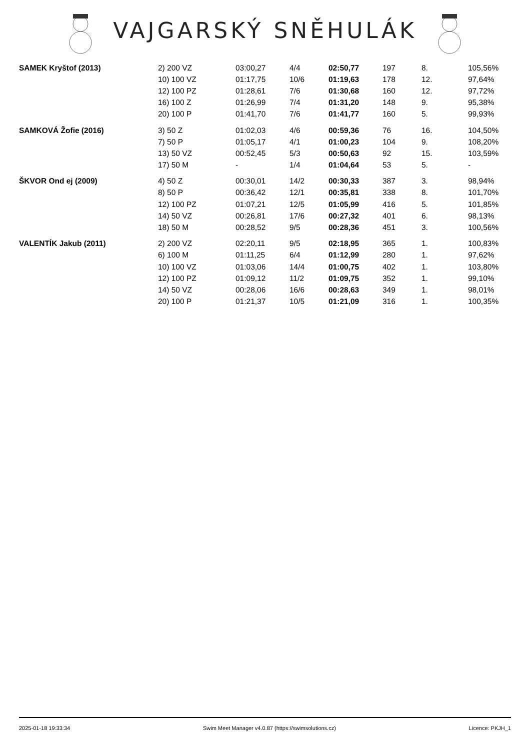VAJGARSKÝ SNĚHULÁK
| SAMEK Kryštof (2013) | 2) 200 VZ | 03:00,27 | 4/4 | 02:50,77 | 197 | 8. | 105,56% |
| | 10) 100 VZ | 01:17,75 | 10/6 | 01:19,63 | 178 | 12. | 97,64% |
| | 12) 100 PZ | 01:28,61 | 7/6 | 01:30,68 | 160 | 12. | 97,72% |
| | 16) 100 Z | 01:26,99 | 7/4 | 01:31,20 | 148 | 9. | 95,38% |
| | 20) 100 P | 01:41,70 | 7/6 | 01:41,77 | 160 | 5. | 99,93% |
| SAMKOVÁ Žofie (2016) | 3) 50 Z | 01:02,03 | 4/6 | 00:59,36 | 76 | 16. | 104,50% |
| | 7) 50 P | 01:05,17 | 4/1 | 01:00,23 | 104 | 9. | 108,20% |
| | 13) 50 VZ | 00:52,45 | 5/3 | 00:50,63 | 92 | 15. | 103,59% |
| | 17) 50 M | - | 1/4 | 01:04,64 | 53 | 5. | - |
| ŠKVOR Ond ej (2009) | 4) 50 Z | 00:30,01 | 14/2 | 00:30,33 | 387 | 3. | 98,94% |
| | 8) 50 P | 00:36,42 | 12/1 | 00:35,81 | 338 | 8. | 101,70% |
| | 12) 100 PZ | 01:07,21 | 12/5 | 01:05,99 | 416 | 5. | 101,85% |
| | 14) 50 VZ | 00:26,81 | 17/6 | 00:27,32 | 401 | 6. | 98,13% |
| | 18) 50 M | 00:28,52 | 9/5 | 00:28,36 | 451 | 3. | 100,56% |
| VALENTÍK Jakub (2011) | 2) 200 VZ | 02:20,11 | 9/5 | 02:18,95 | 365 | 1. | 100,83% |
| | 6) 100 M | 01:11,25 | 6/4 | 01:12,99 | 280 | 1. | 97,62% |
| | 10) 100 VZ | 01:03,06 | 14/4 | 01:00,75 | 402 | 1. | 103,80% |
| | 12) 100 PZ | 01:09,12 | 11/2 | 01:09,75 | 352 | 1. | 99,10% |
| | 14) 50 VZ | 00:28,06 | 16/6 | 00:28,63 | 349 | 1. | 98,01% |
| | 20) 100 P | 01:21,37 | 10/5 | 01:21,09 | 316 | 1. | 100,35% |
2025-01-18 19:33:34 Swim Meet Manager v4.0.87 (https://swimsolutions.cz) Licence: PKJH_1